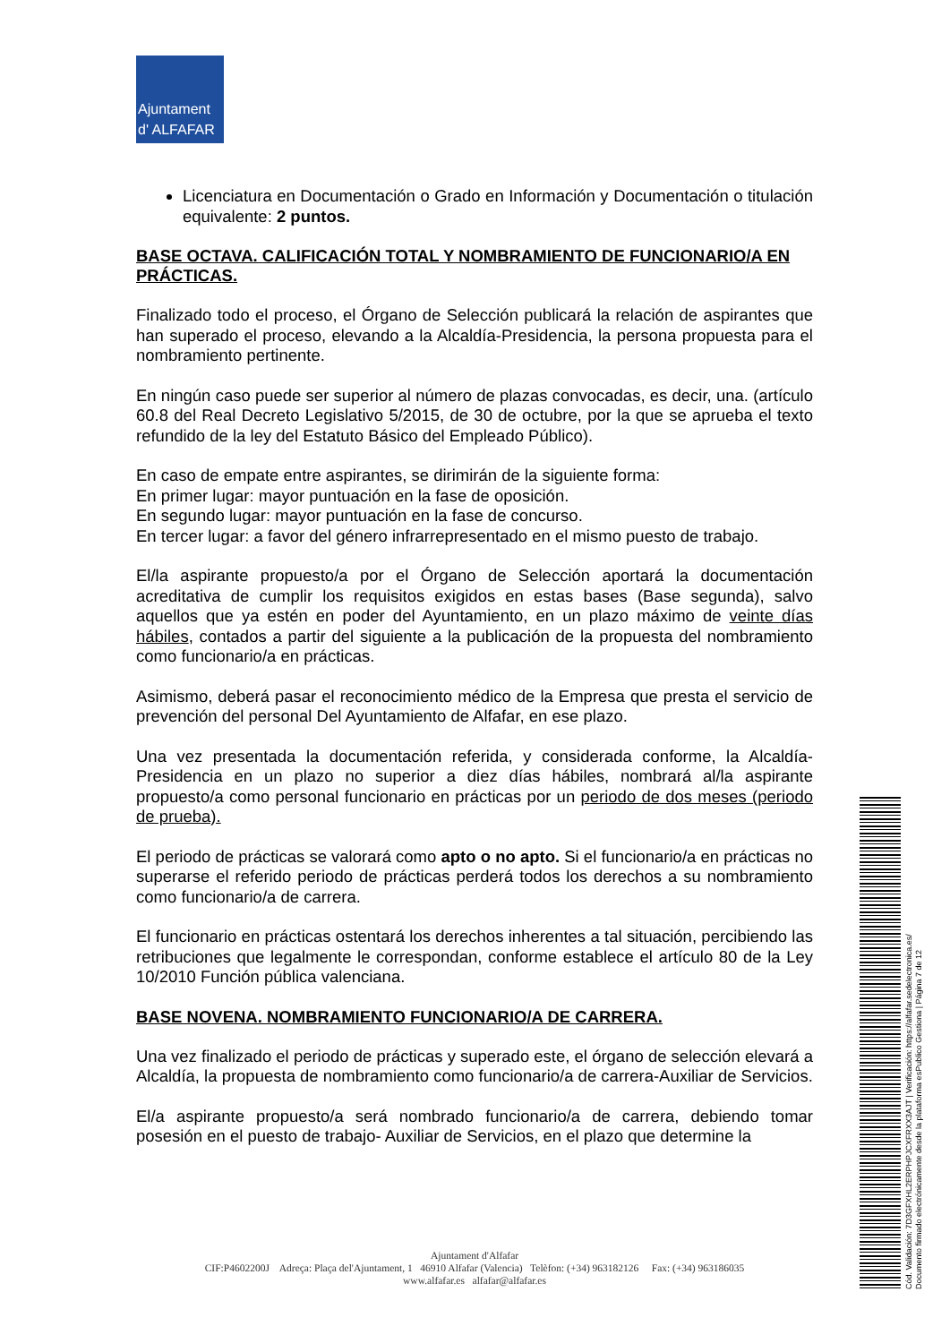Ajuntament
d' ALFAFAR
Licenciatura en Documentación o Grado en Información y Documentación o titulación equivalente: 2 puntos.
BASE OCTAVA. CALIFICACIÓN TOTAL Y NOMBRAMIENTO DE FUNCIONARIO/A EN PRÁCTICAS.
Finalizado todo el proceso, el Órgano de Selección publicará la relación de aspirantes que han superado el proceso, elevando a la Alcaldía-Presidencia, la persona propuesta para el nombramiento pertinente.
En ningún caso puede ser superior al número de plazas convocadas, es decir, una. (artículo 60.8 del Real Decreto Legislativo 5/2015, de 30 de octubre, por la que se aprueba el texto refundido de la ley del Estatuto Básico del Empleado Público).
En caso de empate entre aspirantes, se dirimirán de la siguiente forma:
En primer lugar: mayor puntuación en la fase de oposición.
En segundo lugar: mayor puntuación en la fase de concurso.
En tercer lugar: a favor del género infrarrepresentado en el mismo puesto de trabajo.
El/la aspirante propuesto/a por el Órgano de Selección aportará la documentación acreditativa de cumplir los requisitos exigidos en estas bases (Base segunda), salvo aquellos que ya estén en poder del Ayuntamiento, en un plazo máximo de veinte días hábiles, contados a partir del siguiente a la publicación de la propuesta del nombramiento como funcionario/a en prácticas.
Asimismo, deberá pasar el reconocimiento médico de la Empresa que presta el servicio de prevención del personal Del Ayuntamiento de Alfafar, en ese plazo.
Una vez presentada la documentación referida, y considerada conforme, la Alcaldía-Presidencia en un plazo no superior a diez días hábiles, nombrará al/la aspirante propuesto/a como personal funcionario en prácticas por un periodo de dos meses (periodo de prueba).
El periodo de prácticas se valorará como apto o no apto. Si el funcionario/a en prácticas no superarse el referido periodo de prácticas perderá todos los derechos a su nombramiento como funcionario/a de carrera.
El funcionario en prácticas ostentará los derechos inherentes a tal situación, percibiendo las retribuciones que legalmente le correspondan, conforme establece el artículo 80 de la Ley 10/2010 Función pública valenciana.
BASE NOVENA. NOMBRAMIENTO FUNCIONARIO/A DE CARRERA.
Una vez finalizado el periodo de prácticas y superado este, el órgano de selección elevará a Alcaldía, la propuesta de nombramiento como funcionario/a de carrera-Auxiliar de Servicios.
El/a aspirante propuesto/a será nombrado funcionario/a de carrera, debiendo tomar posesión en el puesto de trabajo- Auxiliar de Servicios, en el plazo que determine la
Ajuntament d'Alfafar
CIF:P4602200J Adreça: Plaça del'Ajuntament, 1 46910 Alfafar (Valencia) Telèfon: (+34) 963182126 Fax: (+34) 963186035
www.alfafar.es alfafar@alfafar.es
Cód. Validación: 7D3GFXHL2ERPHPJCXFRXX3AJT | Verificación: https://alfafar.sedelectronica.es/
Documento firmado electrónicamente desde la plataforma esPublico Gestiona | Página 7 de 12